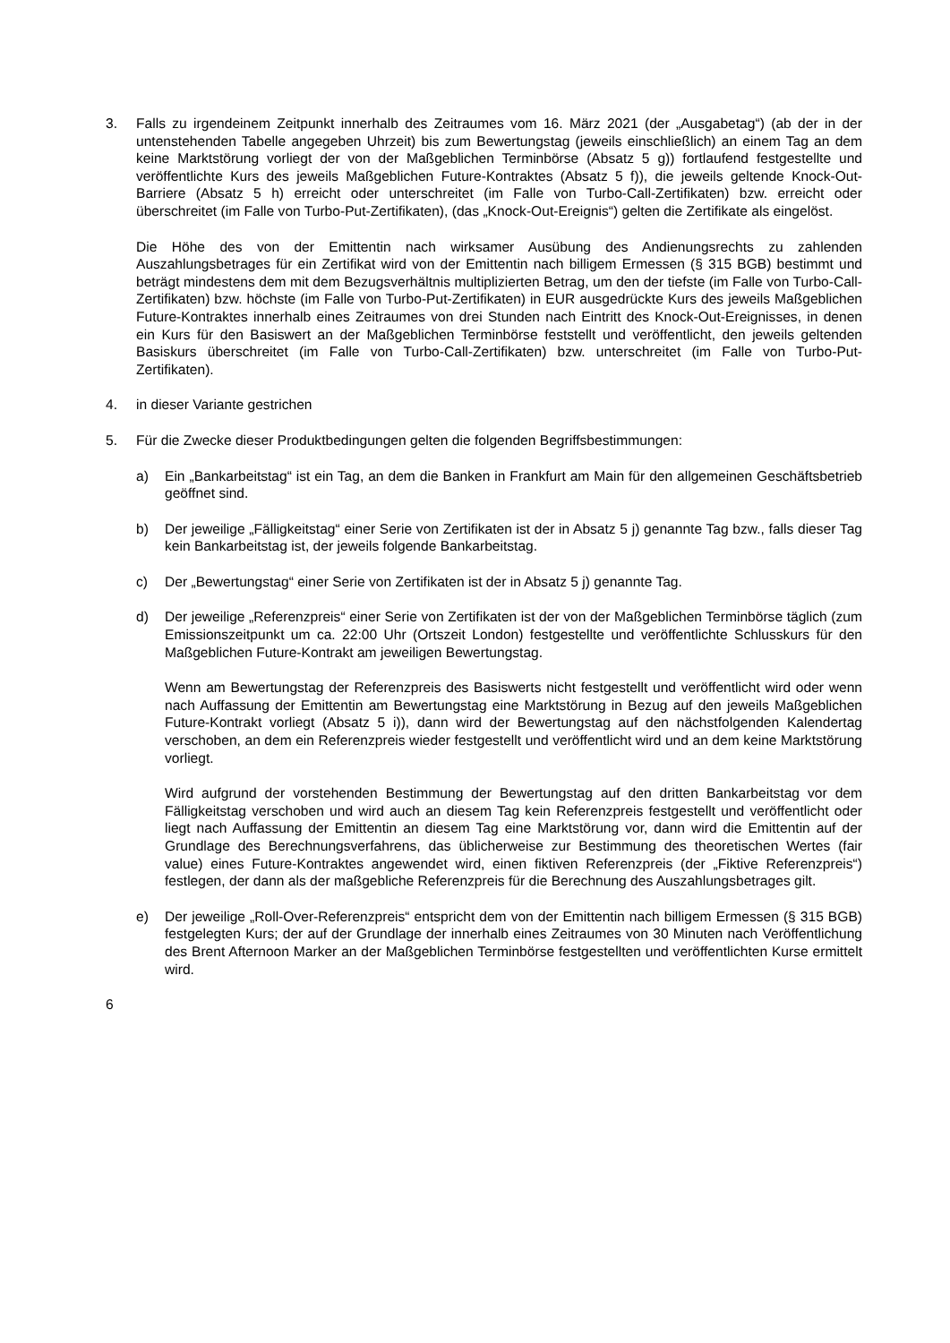3. Falls zu irgendeinem Zeitpunkt innerhalb des Zeitraumes vom 16. März 2021 (der „Ausgabetag“) (ab der in der untenstehenden Tabelle angegeben Uhrzeit) bis zum Bewertungstag (jeweils einschließlich) an einem Tag an dem keine Marktstörung vorliegt der von der Maßgeblichen Terminbörse (Absatz 5 g)) fortlaufend festgestellte und veröffentlichte Kurs des jeweils Maßgeblichen Future-Kontraktes (Absatz 5 f)), die jeweils geltende Knock-Out-Barriere (Absatz 5 h) erreicht oder unterschreitet (im Falle von Turbo-Call-Zertifikaten) bzw. erreicht oder überschreitet (im Falle von Turbo-Put-Zertifikaten), (das „Knock-Out-Ereignis“) gelten die Zertifikate als eingelöst.
Die Höhe des von der Emittentin nach wirksamer Ausübung des Andienungsrechts zu zahlenden Auszahlungsbetrages für ein Zertifikat wird von der Emittentin nach billigem Ermessen (§ 315 BGB) bestimmt und beträgt mindestens dem mit dem Bezugsverhältnis multiplizierten Betrag, um den der tiefste (im Falle von Turbo-Call-Zertifikaten) bzw. höchste (im Falle von Turbo-Put-Zertifikaten) in EUR ausgedrückte Kurs des jeweils Maßgeblichen Future-Kontraktes innerhalb eines Zeitraumes von drei Stunden nach Eintritt des Knock-Out-Ereignisses, in denen ein Kurs für den Basiswert an der Maßgeblichen Terminbörse feststellt und veröffentlicht, den jeweils geltenden Basiskurs überschreitet (im Falle von Turbo-Call-Zertifikaten) bzw. unterschreitet (im Falle von Turbo-Put-Zertifikaten).
4. in dieser Variante gestrichen
5. Für die Zwecke dieser Produktbedingungen gelten die folgenden Begriffsbestimmungen:
a) Ein „Bankarbeitstag“ ist ein Tag, an dem die Banken in Frankfurt am Main für den allgemeinen Geschäftsbetrieb geöffnet sind.
b) Der jeweilige „Fälligkeitstag“ einer Serie von Zertifikaten ist der in Absatz 5 j) genannte Tag bzw., falls dieser Tag kein Bankarbeitstag ist, der jeweils folgende Bankarbeitstag.
c) Der „Bewertungstag“ einer Serie von Zertifikaten ist der in Absatz 5 j) genannte Tag.
d) Der jeweilige „Referenzpreis“ einer Serie von Zertifikaten ist der von der Maßgeblichen Terminbörse täglich (zum Emissionszeitpunkt um ca. 22:00 Uhr (Ortszeit London) festgestellte und veröffentlichte Schlusskurs für den Maßgeblichen Future-Kontrakt am jeweiligen Bewertungstag.
Wenn am Bewertungstag der Referenzpreis des Basiswerts nicht festgestellt und veröffentlicht wird oder wenn nach Auffassung der Emittentin am Bewertungstag eine Marktstörung in Bezug auf den jeweils Maßgeblichen Future-Kontrakt vorliegt (Absatz 5 i)), dann wird der Bewertungstag auf den nächstfolgenden Kalendertag verschoben, an dem ein Referenzpreis wieder festgestellt und veröffentlicht wird und an dem keine Marktstörung vorliegt.
Wird aufgrund der vorstehenden Bestimmung der Bewertungstag auf den dritten Bankarbeitstag vor dem Fälligkeitstag verschoben und wird auch an diesem Tag kein Referenzpreis festgestellt und veröffentlicht oder liegt nach Auffassung der Emittentin an diesem Tag eine Marktstörung vor, dann wird die Emittentin auf der Grundlage des Berechnungsverfahrens, das üblicherweise zur Bestimmung des theoretischen Wertes (fair value) eines Future-Kontraktes angewendet wird, einen fiktiven Referenzpreis (der „Fiktive Referenzpreis“) festlegen, der dann als der maßgebliche Referenzpreis für die Berechnung des Auszahlungsbetrages gilt.
e) Der jeweilige „Roll-Over-Referenzpreis“ entspricht dem von der Emittentin nach billigem Ermessen (§ 315 BGB) festgelegten Kurs; der auf der Grundlage der innerhalb eines Zeitraumes von 30 Minuten nach Veröffentlichung des Brent Afternoon Marker an der Maßgeblichen Terminbörse festgestellten und veröffentlichten Kurse ermittelt wird.
6